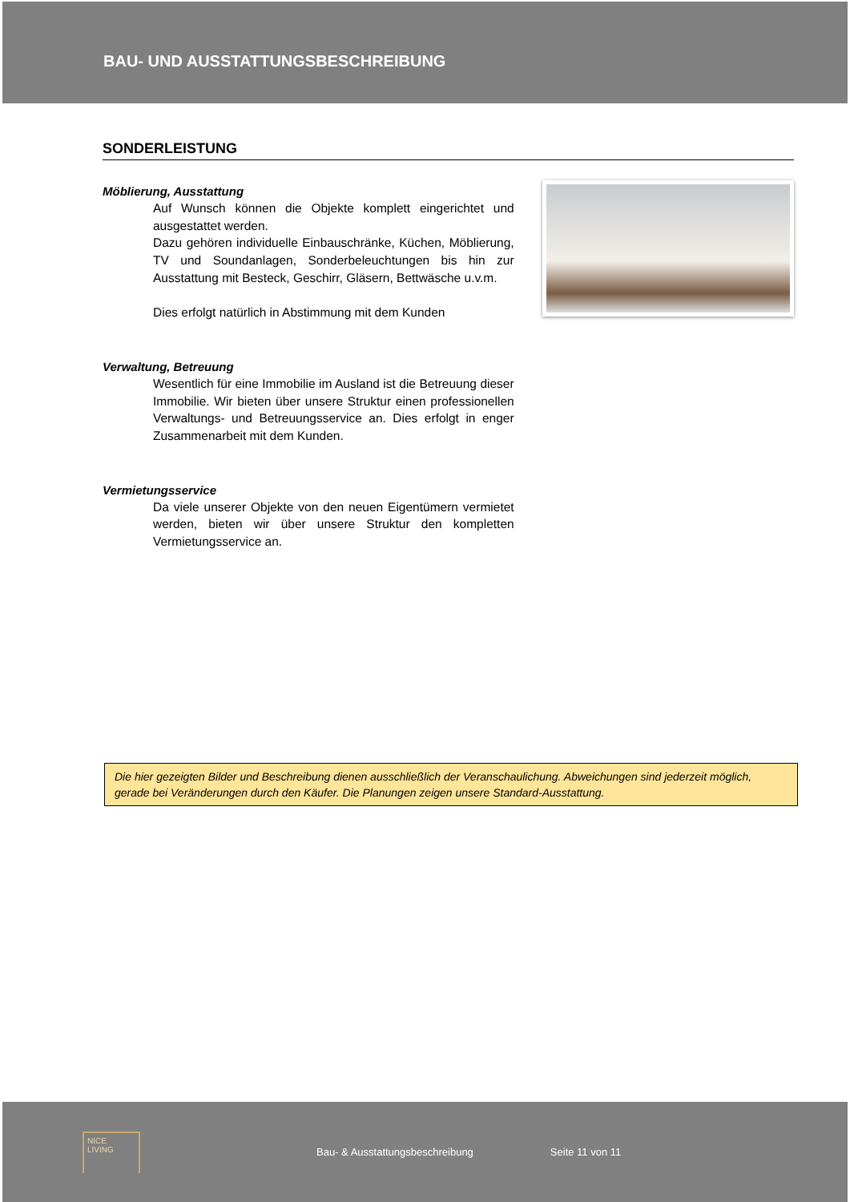BAU- UND AUSSTATTUNGSBESCHREIBUNG
SONDERLEISTUNG
Möblierung, Ausstattung
Auf Wunsch können die Objekte komplett eingerichtet und ausgestattet werden.
Dazu gehören individuelle Einbauschränke, Küchen, Möblierung, TV und Soundanlagen, Sonderbeleuchtungen bis hin zur Ausstattung mit Besteck, Geschirr, Gläsern, Bettwäsche u.v.m.
Dies erfolgt natürlich in Abstimmung mit dem Kunden
Verwaltung, Betreuung
Wesentlich für eine Immobilie im Ausland ist die Betreuung dieser Immobilie. Wir bieten über unsere Struktur einen professionellen Verwaltungs- und Betreuungsservice an. Dies erfolgt in enger Zusammenarbeit mit dem Kunden.
Vermietungsservice
Da viele unserer Objekte von den neuen Eigentümern vermietet werden, bieten wir über unsere Struktur den kompletten Vermietungsservice an.
Die hier gezeigten Bilder und Beschreibung dienen ausschließlich der Veranschaulichung. Abweichungen sind jederzeit möglich, gerade bei Veränderungen durch den Käufer. Die Planungen zeigen unsere Standard-Ausstattung.
NICE
LIVING
Bau- & Ausstattungsbeschreibung Seite 11 von 11